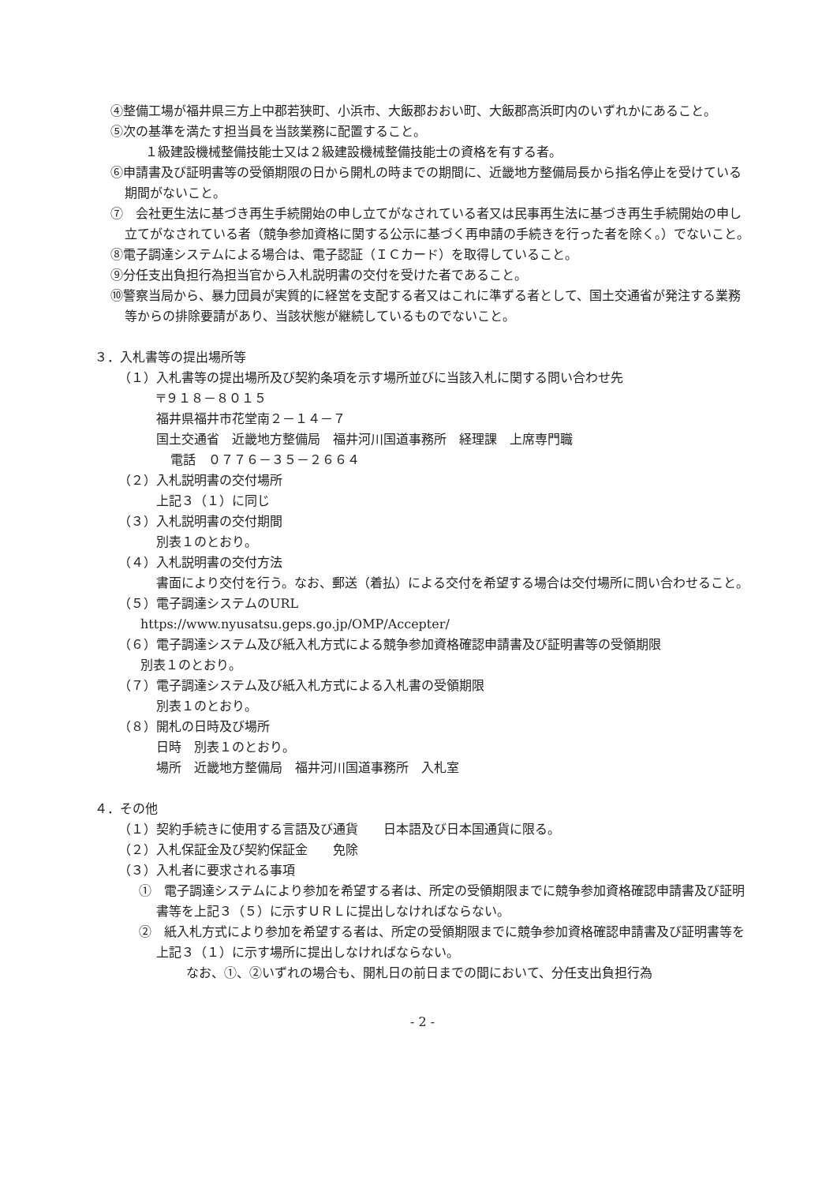④整備工場が福井県三方上中郡若狭町、小浜市、大飯郡おおい町、大飯郡高浜町内のいずれかにあること。
⑤次の基準を満たす担当員を当該業務に配置すること。
１級建設機械整備技能士又は２級建設機械整備技能士の資格を有する者。
⑥申請書及び証明書等の受領期限の日から開札の時までの期間に、近畿地方整備局長から指名停止を受けている期間がないこと。
⑦　会社更生法に基づき再生手続開始の申し立てがなされている者又は民事再生法に基づき再生手続開始の申し立てがなされている者（競争参加資格に関する公示に基づく再申請の手続きを行った者を除く。）でないこと。
⑧電子調達システムによる場合は、電子認証（ＩＣカード）を取得していること。
⑨分任支出負担行為担当官から入札説明書の交付を受けた者であること。
⑩警察当局から、暴力団員が実質的に経営を支配する者又はこれに準ずる者として、国土交通省が発注する業務等からの排除要請があり、当該状態が継続しているものでないこと。
３．入札書等の提出場所等
（１）入札書等の提出場所及び契約条項を示す場所並びに当該入札に関する問い合わせ先
〒９１８－８０１５
福井県福井市花堂南２－１４－７
国土交通省　近畿地方整備局　福井河川国道事務所　経理課　上席専門職
電話　０７７６－３５－２６６４
（２）入札説明書の交付場所
上記３（１）に同じ
（３）入札説明書の交付期間
別表１のとおり。
（４）入札説明書の交付方法
書面により交付を行う。なお、郵送（着払）による交付を希望する場合は交付場所に問い合わせること。
（５）電子調達システムのURL
https://www.nyusatsu.geps.go.jp/OMP/Accepter/
（６）電子調達システム及び紙入札方式による競争参加資格確認申請書及び証明書等の受領期限
別表１のとおり。
（７）電子調達システム及び紙入札方式による入札書の受領期限
別表１のとおり。
（８）開札の日時及び場所
日時　別表１のとおり。
場所　近畿地方整備局　福井河川国道事務所　入札室
４．その他
（１）契約手続きに使用する言語及び通貨　　日本語及び日本国通貨に限る。
（２）入札保証金及び契約保証金　　免除
（３）入札者に要求される事項
①　電子調達システムにより参加を希望する者は、所定の受領期限までに競争参加資格確認申請書及び証明書等を上記３（５）に示すＵＲＬに提出しなければならない。
②　紙入札方式により参加を希望する者は、所定の受領期限までに競争参加資格確認申請書及び証明書等を上記３（１）に示す場所に提出しなければならない。
なお、①、②いずれの場合も、開札日の前日までの間において、分任支出負担行為
- 2 -